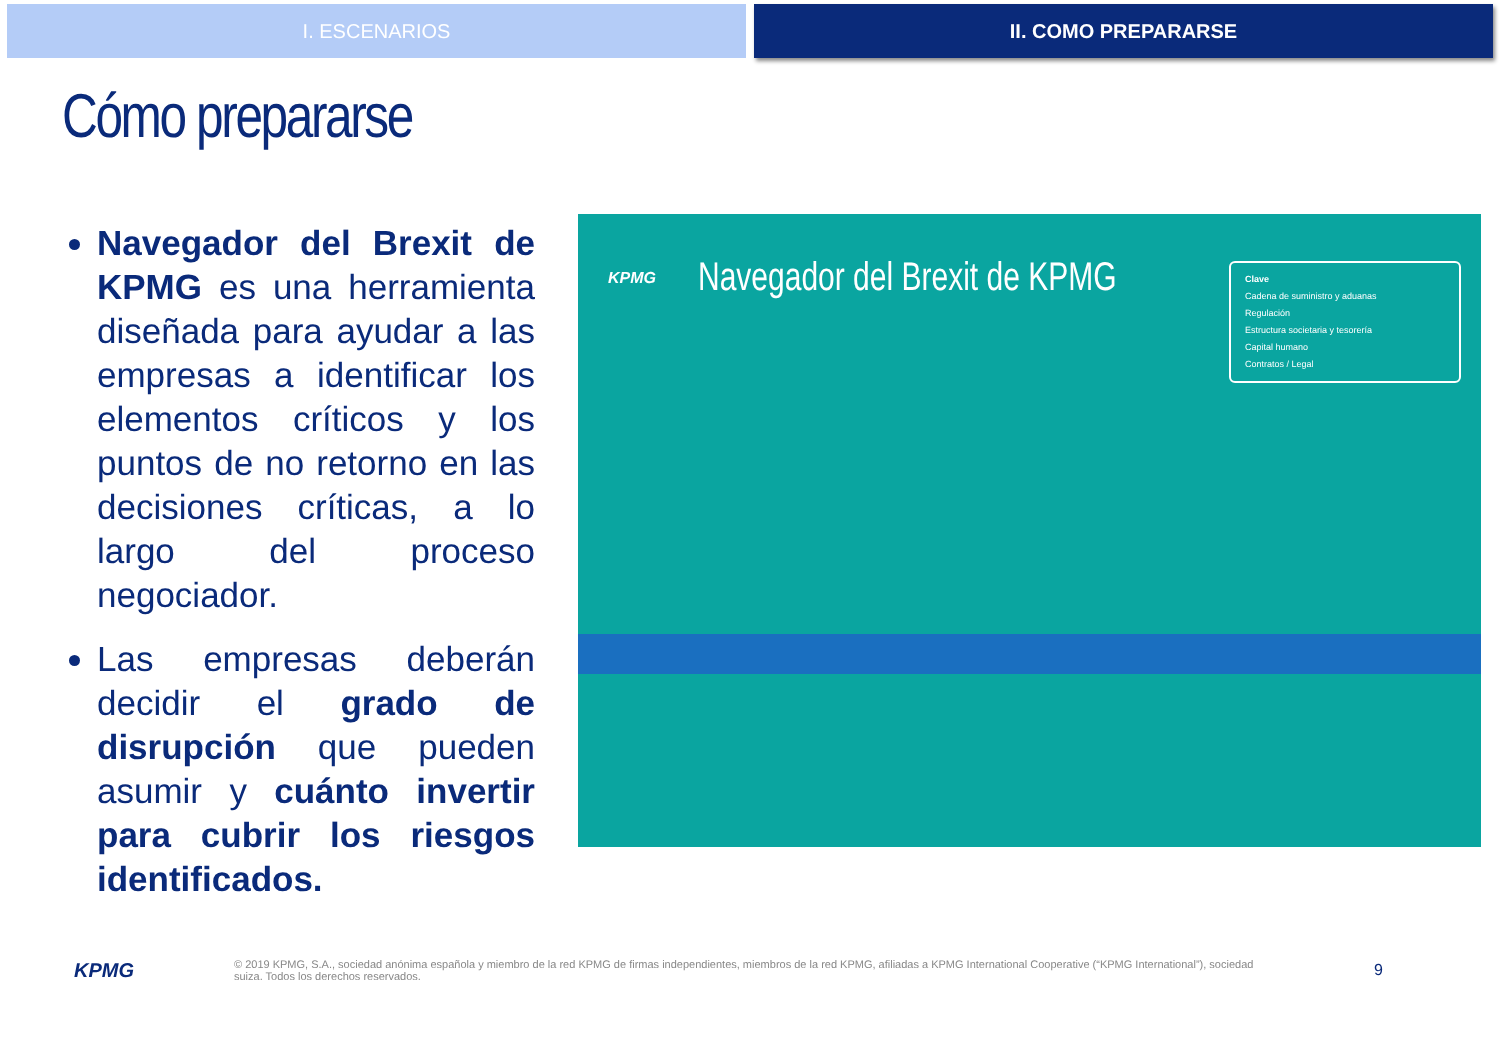I. ESCENARIOS II. COMO PREPARARSE
Cómo prepararse
Navegador del Brexit de KPMG es una herramienta diseñada para ayudar a las empresas a identificar los elementos críticos y los puntos de no retorno en las decisiones críticas, a lo largo del proceso negociador.
Las empresas deberán decidir el grado de disrupción que pueden asumir y cuánto invertir para cubrir los riesgos identificados.
KPMG Navegador del Brexit de KPMG
Clave
Cadena de suministro y aduanas
Regulación
Estructura societaria y tesorería
Capital humano
Contratos / Legal
KPMG
© 2019 KPMG, S.A., sociedad anónima española y miembro de la red KPMG de firmas independientes, miembros de la red KPMG, afiliadas a KPMG International Cooperative (“KPMG International”), sociedad suiza. Todos los derechos reservados.
9